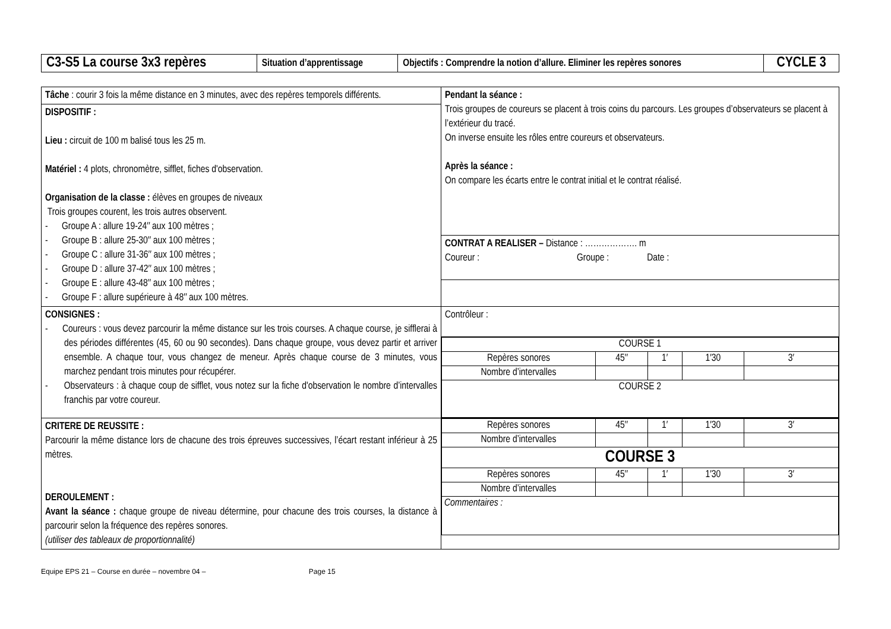| C3-S5 La course 3x3 repères | Situation d’apprentissage | Objectifs : Comprendre la notion d’allure. Eliminer les repères sonores | CYCLE 3 |
| Tâche : courir 3 fois la même distance en 3 minutes, avec des repères temporels différents. | Pendant la séance : Trois groupes de coureurs se placent à trois coins du parcours. Les groupes d’observateurs se placent à l’extérieur du tracé. On inverse ensuite les rôles entre coureurs et observateurs. Après la séance : On compare les écarts entre le contrat initial et le contrat réalisé. |
| DISPOSITIF : Lieu : circuit de 100 m balisé tous les 25 m. Matériel : 4 plots, chronomètre, sifflet, fiches d'observation. Organisation de la classe : élèves en groupes de niveaux Trois groupes courent, les trois autres observent. - Groupe A : allure 19-24″ aux 100 mètres ; - Groupe B : allure 25-30″ aux 100 mètres ; - Groupe C : allure 31-36″ aux 100 mètres ; - Groupe D : allure 37-42″ aux 100 mètres ; - Groupe E : allure 43-48″ aux 100 mètres ; - Groupe F : allure supérieure à 48″ aux 100 mètres. | |
| | CONTRAT A REALISER – Distance : ………………. m Coureur : Groupe : Date : |
| CONSIGNES : - Coureurs : vous devez parcourir la même distance sur les trois courses. A chaque course, je sifflerai à des périodes différentes (45, 60 ou 90 secondes). Dans chaque groupe, vous devez partir et arriver ensemble. A chaque tour, vous changez de meneur. Après chaque course de 3 minutes, vous marchez pendant trois minutes pour récupérer. - Observateurs : à chaque coup de sifflet, vous notez sur la fiche d'observation le nombre d’intervalles franchis par votre coureur. | Contrôleur : |
| | / COURSE 1 / / / / / / Repères sonores / 45″ / 1′ / 1′30 / 3′ / / Nombre d’intervalles / / / / / / COURSE 2 / / / / / |
| CRITERE DE REUSSITE : Parcourir la même distance lors de chacune des trois épreuves successives, l’écart restant inférieur à 25 mètres. DEROULEMENT : Avant la séance : chaque groupe de niveau détermine, pour chacune des trois courses, la distance à parcourir selon la fréquence des repères sonores. (utiliser des tableaux de proportionnalité) | / Repères sonores / 45″ / 1′ / 1′30 / 3′ / / Nombre d’intervalles / / / / / / COURSE 3 / / / / / / Repères sonores / 45″ / 1′ / 1′30 / 3′ / / Nombre d’intervalles / / / / / / Commentaires : / / / / / |
Equipe EPS 21 – Course en durée – novembre 04 – Page 15